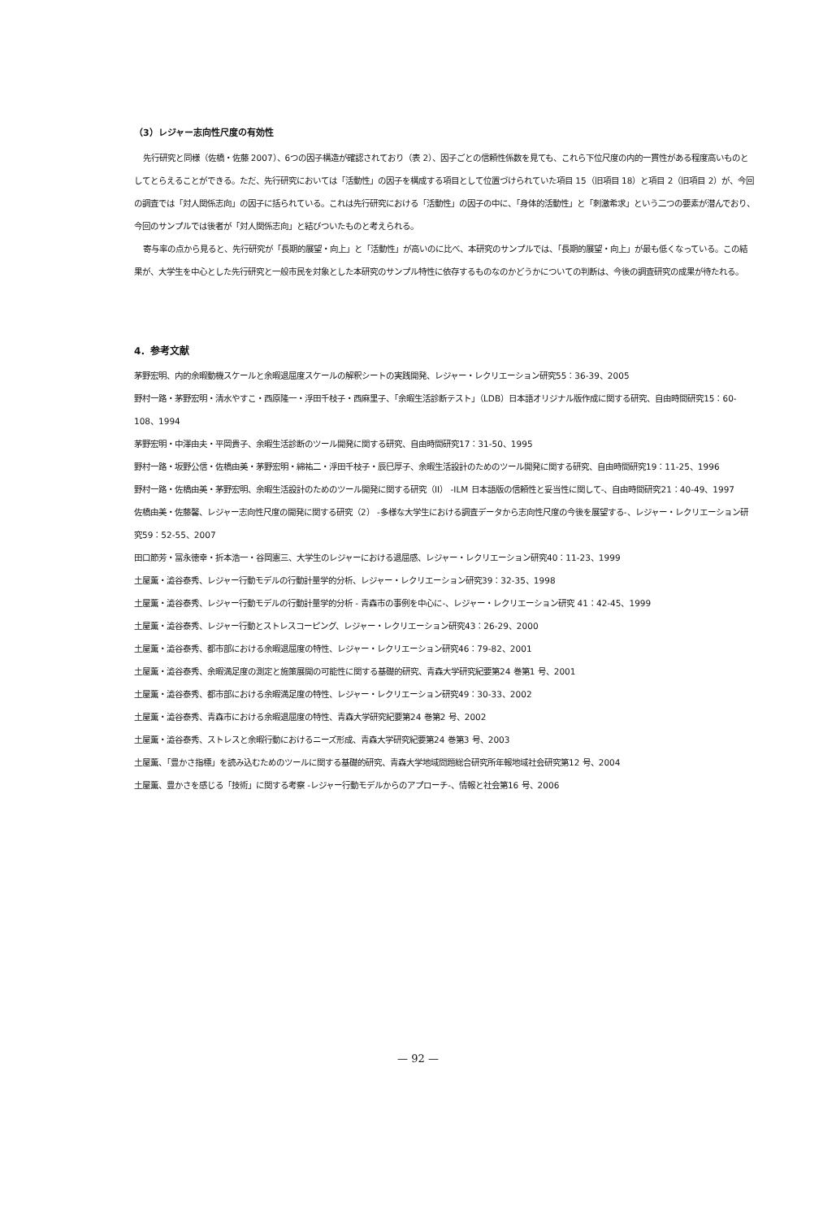（3）レジャー志向性尺度の有効性
先行研究と同様（佐橋・佐藤 2007）、6つの因子構造が確認されており（表 2）、因子ごとの信頼性係数を見ても、これら下位尺度の内的一貫性がある程度高いものとしてとらえることができる。ただ、先行研究においては「活動性」の因子を構成する項目として位置づけられていた項目 15（旧項目 18）と項目 2（旧項目 2）が、今回の調査では「対人関係志向」の因子に括られている。これは先行研究における「活動性」の因子の中に、「身体的活動性」と「刺激希求」という二つの要素が潜んでおり、今回のサンプルでは後者が「対人関係志向」と結びついたものと考えられる。
寄与率の点から見ると、先行研究が「長期的展望・向上」と「活動性」が高いのに比べ、本研究のサンプルでは、「長期的展望・向上」が最も低くなっている。この結果が、大学生を中心とした先行研究と一般市民を対象とした本研究のサンプル特性に依存するものなのかどうかについての判断は、今後の調査研究の成果が待たれる。
4．参考文献
茅野宏明、内的余暇動機スケールと余暇退屈度スケールの解釈シートの実践開発、レジャー・レクリエーション研究55：36-39、2005
野村一路・茅野宏明・清水やすこ・西原隆一・浮田千枝子・西麻里子、「余暇生活診断テスト」（LDB）日本語オリジナル版作成に関する研究、自由時間研究15：60-108、1994
茅野宏明・中澤由夫・平岡貴子、余暇生活診断のツール開発に関する研究、自由時間研究17：31-50、1995
野村一路・坂野公信・佐橋由美・茅野宏明・綿祐二・浮田千枝子・辰巳厚子、余暇生活設計のためのツール開発に関する研究、自由時間研究19：11-25、1996
野村一路・佐橋由美・茅野宏明、余暇生活設計のためのツール開発に関する研究（II） -ILM 日本語版の信頼性と妥当性に関して-、自由時間研究21：40-49、1997
佐橋由美・佐藤馨、レジャー志向性尺度の開発に関する研究（2） -多様な大学生における調査データから志向性尺度の今後を展望する-、レジャー・レクリエーション研究59：52-55、2007
田口節芳・冨永徳幸・折本浩一・谷岡憲三、大学生のレジャーにおける退屈感、レジャー・レクリエーション研究40：11-23、1999
土屋薫・澁谷泰秀、レジャー行動モデルの行動計量学的分析、レジャー・レクリエーション研究39：32-35、1998
土屋薫・澁谷泰秀、レジャー行動モデルの行動計量学的分析 - 青森市の事例を中心に-、レジャー・レクリエーション研究 41：42-45、1999
土屋薫・澁谷泰秀、レジャー行動とストレスコーピング、レジャー・レクリエーション研究43：26-29、2000
土屋薫・澁谷泰秀、都市部における余暇退屈度の特性、レジャー・レクリエーション研究46：79-82、2001
土屋薫・澁谷泰秀、余暇満足度の測定と施策展開の可能性に関する基礎的研究、青森大学研究紀要第24 巻第1 号、2001
土屋薫・澁谷泰秀、都市部における余暇満足度の特性、レジャー・レクリエーション研究49：30-33、2002
土屋薫・澁谷泰秀、青森市における余暇退屈度の特性、青森大学研究紀要第24 巻第2 号、2002
土屋薫・澁谷泰秀、ストレスと余暇行動におけるニーズ形成、青森大学研究紀要第24 巻第3 号、2003
土屋薫、「豊かさ指標」を読み込むためのツールに関する基礎的研究、青森大学地域問題総合研究所年報地域社会研究第12 号、2004
土屋薫、豊かさを感じる「技術」に関する考察 -レジャー行動モデルからのアプローチ-、情報と社会第16 号、2006
— 92 —